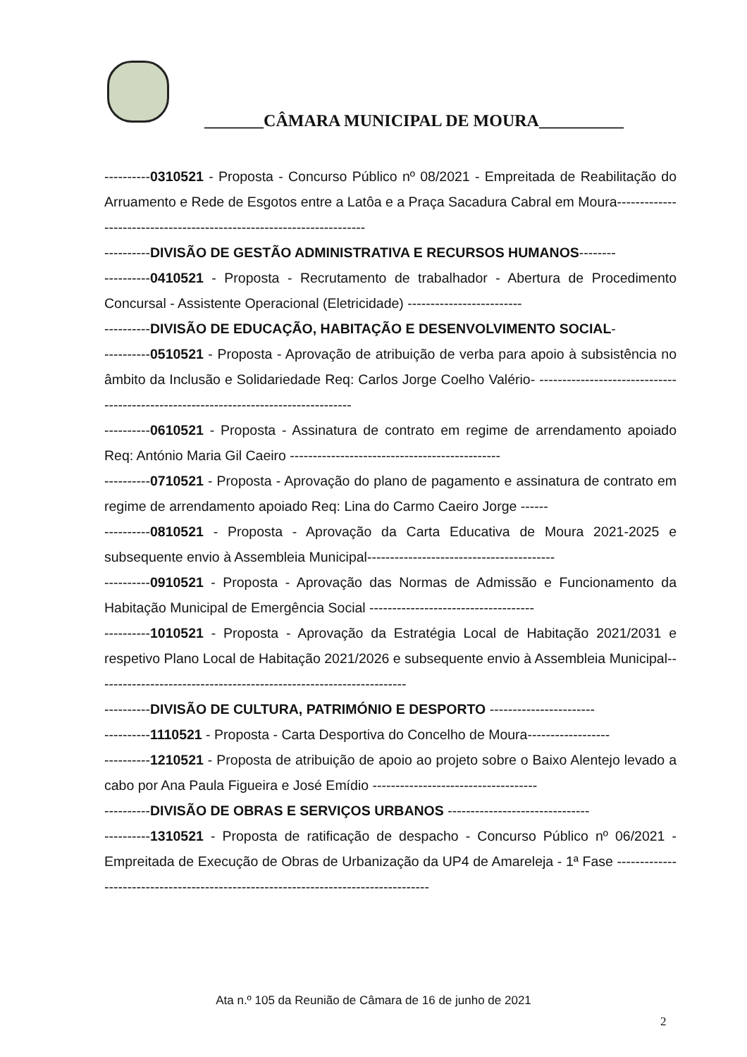_______CÂMARA MUNICIPAL DE MOURA__________
----------0310521 - Proposta - Concurso Público nº 08/2021 - Empreitada de Reabilitação do Arruamento e Rede de Esgotos entre a Latôa e a Praça Sacadura Cabral em Moura----------------------------------------------------------------------
----------DIVISÃO DE GESTÃO ADMINISTRATIVA E RECURSOS HUMANOS--------
----------0410521 - Proposta - Recrutamento de trabalhador - Abertura de Procedimento Concursal - Assistente Operacional (Eletricidade) -------------------------
----------DIVISÃO DE EDUCAÇÃO, HABITAÇÃO E DESENVOLVIMENTO SOCIAL-
----------0510521 - Proposta - Aprovação de atribuição de verba para apoio à subsistência no âmbito da Inclusão e Solidariedade Req: Carlos Jorge Coelho Valério- ------------------------------------------------------------------------------------
----------0610521 - Proposta - Assinatura de contrato em regime de arrendamento apoiado Req: António Maria Gil Caeiro ----------------------------------------------
----------0710521 - Proposta - Aprovação do plano de pagamento e assinatura de contrato em regime de arrendamento apoiado Req: Lina do Carmo Caeiro Jorge ------
----------0810521 - Proposta - Aprovação da Carta Educativa de Moura 2021-2025 e subsequente envio à Assembleia Municipal-----------------------------------------
----------0910521 - Proposta - Aprovação das Normas de Admissão e Funcionamento da Habitação Municipal de Emergência Social ------------------------------------
----------1010521 - Proposta - Aprovação da Estratégia Local de Habitação 2021/2031 e respetivo Plano Local de Habitação 2021/2026 e subsequente envio à Assembleia Municipal--------------------------------------------------------------------
----------DIVISÃO DE CULTURA, PATRIMÓNIO E DESPORTO -----------------------
----------1110521 - Proposta - Carta Desportiva do Concelho de Moura------------------
----------1210521 - Proposta de atribuição de apoio ao projeto sobre o Baixo Alentejo levado a cabo por Ana Paula Figueira e José Emídio ------------------------------------
----------DIVISÃO DE OBRAS E SERVIÇOS URBANOS -------------------------------
----------1310521 - Proposta de ratificação de despacho - Concurso Público nº 06/2021 - Empreitada de Execução de Obras de Urbanização da UP4 de Amareleja - 1ª Fase ------------------------------------------------------------------------------------
Ata n.º 105 da Reunião de Câmara de 16 de junho de 2021
2